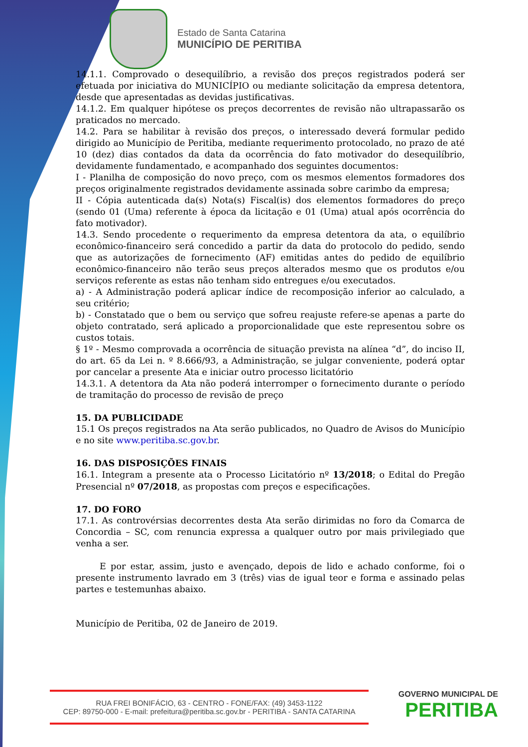Estado de Santa Catarina
MUNICÍPIO DE PERITIBA
14.1.1. Comprovado o desequilíbrio, a revisão dos preços registrados poderá ser efetuada por iniciativa do MUNICÍPIO ou mediante solicitação da empresa detentora, desde que apresentadas as devidas justificativas.
14.1.2. Em qualquer hipótese os preços decorrentes de revisão não ultrapassarão os praticados no mercado.
14.2. Para se habilitar à revisão dos preços, o interessado deverá formular pedido dirigido ao Município de Peritiba, mediante requerimento protocolado, no prazo de até 10 (dez) dias contados da data da ocorrência do fato motivador do desequilíbrio, devidamente fundamentado, e acompanhado dos seguintes documentos:
I - Planilha de composição do novo preço, com os mesmos elementos formadores dos preços originalmente registrados devidamente assinada sobre carimbo da empresa;
II - Cópia autenticada da(s) Nota(s) Fiscal(is) dos elementos formadores do preço (sendo 01 (Uma) referente à época da licitação e 01 (Uma) atual após ocorrência do fato motivador).
14.3. Sendo procedente o requerimento da empresa detentora da ata, o equilíbrio econômico-financeiro será concedido a partir da data do protocolo do pedido, sendo que as autorizações de fornecimento (AF) emitidas antes do pedido de equilíbrio econômico-financeiro não terão seus preços alterados mesmo que os produtos e/ou serviços referente as estas não tenham sido entregues e/ou executados.
a) - A Administração poderá aplicar índice de recomposição inferior ao calculado, a seu critério;
b) - Constatado que o bem ou serviço que sofreu reajuste refere-se apenas a parte do objeto contratado, será aplicado a proporcionalidade que este representou sobre os custos totais.
§ 1º - Mesmo comprovada a ocorrência de situação prevista na alínea “d”, do inciso II, do art. 65 da Lei n. º 8.666/93, a Administração, se julgar conveniente, poderá optar por cancelar a presente Ata e iniciar outro processo licitatório
14.3.1. A detentora da Ata não poderá interromper o fornecimento durante o período de tramitação do processo de revisão de preço
15. DA PUBLICIDADE
15.1 Os preços registrados na Ata serão publicados, no Quadro de Avisos do Município e no site www.peritiba.sc.gov.br.
16. DAS DISPOSIÇÕES FINAIS
16.1. Integram a presente ata o Processo Licitatório nº 13/2018; o Edital do Pregão Presencial nº 07/2018, as propostas com preços e especificações.
17. DO FORO
17.1. As controvérsias decorrentes desta Ata serão dirimidas no foro da Comarca de Concordia – SC, com renuncia expressa a qualquer outro por mais privilegiado que venha a ser.
E por estar, assim, justo e avençado, depois de lido e achado conforme, foi o presente instrumento lavrado em 3 (três) vias de igual teor e forma e assinado pelas partes e testemunhas abaixo.
Município de Peritiba, 02 de Janeiro de 2019.
RUA FREI BONIFÁCIO, 63 - CENTRO - FONE/FAX: (49) 3453-1122
CEP: 89750-000 - E-mail: prefeitura@peritiba.sc.gov.br - PERITIBA - SANTA CATARINA
GOVERNO MUNICIPAL DE
PERITIBA